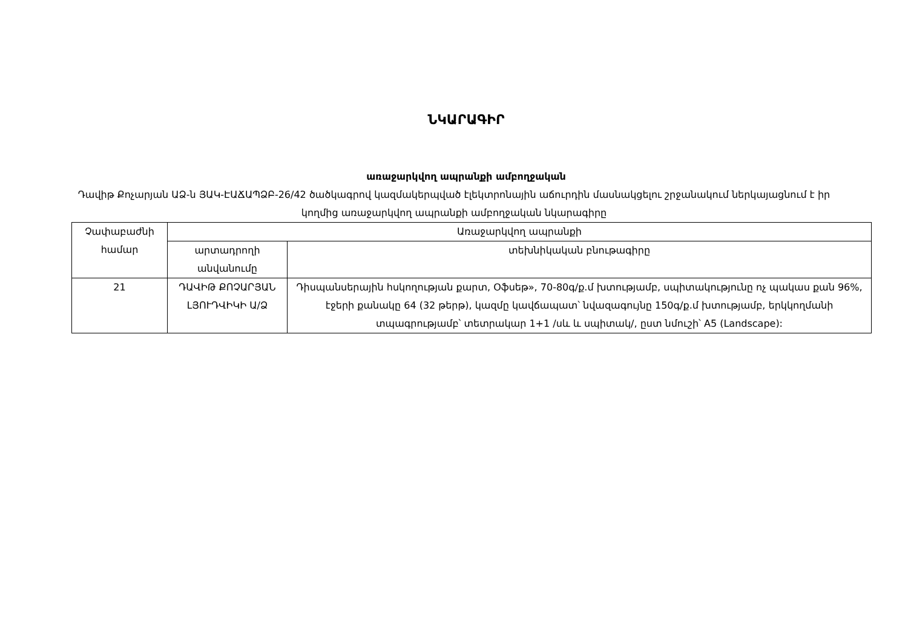ՆԿԱՐԱԳԻՐ
առաջարկվող ապրանքի ամբողջական
Դավիթ Քոչարյան ԱՁ-ն ՅԱԿ-ԷԱՃԱՊՁԲ-26/42 ծածկագրով կազմակերպված էլեկտրոնային աճուրդին մասնակցելու շրջանակում ներկայացնում է իր կողմից առաջարկվող ապրանքի ամբողջական նկարագիրը
| Չափաբաժնի համար | Առաջարկվող ապրանքի | |
| --- | --- | --- |
| | արտադրողի անվանումը | տեխնիկական բնութագիրը |
| 21 | ԴԱՎԻԹ ՔՈՉԱՐՅԱՆ ԼՅՈՒԴՎԻԿԻ Ա/Ձ | Դիսպանսերային հսկողության քարտ, Օֆսեթ», 70-80գ/ք.մ խտությամբ, սպիտակությունը ոչ պակաս քան 96%, էջերի քանակը 64 (32 թերթ), կազմը կավճապատ՝ նվազագույնը 150գ/ք.մ խտությամբ, երկկողմանի տպագրությամբ՝ տետրակար 1+1 /սև և սպիտակ/, ըստ նմուշի՝ A5 (Landscape): |